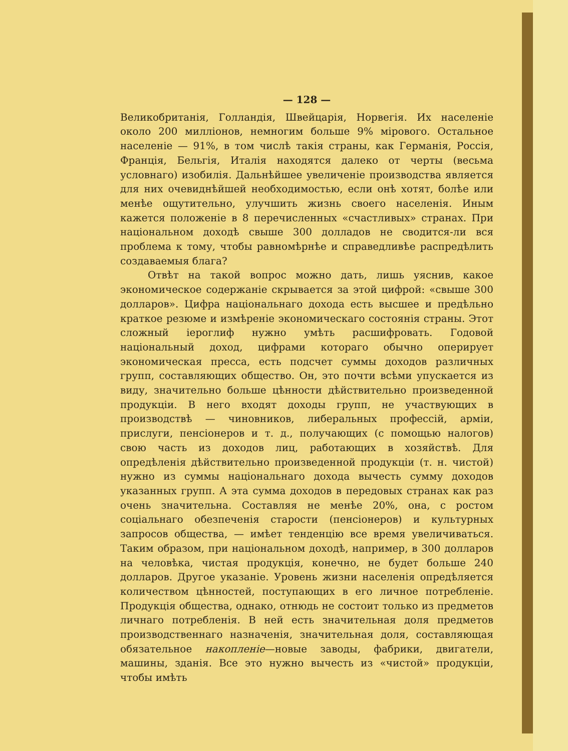— 128 —
Великобританія, Голландія, Швейцарія, Норвегія. Их населеніе около 200 милліонов, немногим больше 9% мірового. Остальное населеніе — 91%, в том числѣ такія страны, как Германія, Россія, Франція, Бельгія, Италія находятся далеко от черты (весьма условнаго) изобилія. Дальнѣйшее увеличеніе производства является для них очевиднѣйшей необходимостью, если онѣ хотят, болѣе или менѣе ощутительно, улучшить жизнь своего населенія. Иным кажется положеніе в 8 перечисленных «счастливых» странах. При національном доходѣ свыше 300 долладов не сводится-ли вся проблема к тому, чтобы равномѣрнѣе и справедливѣе распредѣлить создаваемыя блага?
Отвѣт на такой вопрос можно дать, лишь уяснив, какое экономическое содержаніе скрывается за этой цифрой: «свыше 300 долларов». Цифра національнаго дохода есть высшее и предѣльно краткое резюме и измѣреніе экономическаго состоянія страны. Этот сложный іероглиф нужно умѣть расшифровать. Годовой національный доход, цифрами котораго обычно оперирует экономическая пресса, есть подсчет суммы доходов различных групп, составляющих общество. Он, это почти всѣми упускается из виду, значительно больше цѣнности дѣйствительно произведенной продукціи. В него входят доходы групп, не участвующих в производствѣ — чиновников, либеральных профессій, арміи, прислуги, пенсіонеров и т. д., получающих (с помощью налогов) свою часть из доходов лиц, работающих в хозяйствѣ. Для опредѣленія дѣйствительно произведенной продукціи (т. н. чистой) нужно из суммы національнаго дохода вычесть сумму доходов указанных групп. А эта сумма доходов в передовых странах как раз очень значительна. Составляя не менѣе 20%, она, с ростом соціальнаго обезпеченія старости (пенсіонеров) и культурных запросов общества, — имѣет тенденцію все время увеличиваться. Таким образом, при національном доходѣ, например, в 300 долларов на человѣка, чистая продукція, конечно, не будет больше 240 долларов. Другое указаніе. Уровень жизни населенія опредѣляется количеством цѣнностей, поступающих в его личное потребленіе. Продукція общества, однако, отнюдь не состоит только из предметов личнаго потребленія. В ней есть значительная доля предметов производственнаго назначенія, значительная доля, составляющая обязательное накопленіе—новые заводы, фабрики, двигатели, машины, зданія. Все это нужно вычесть из «чистой» продукціи, чтобы имѣть